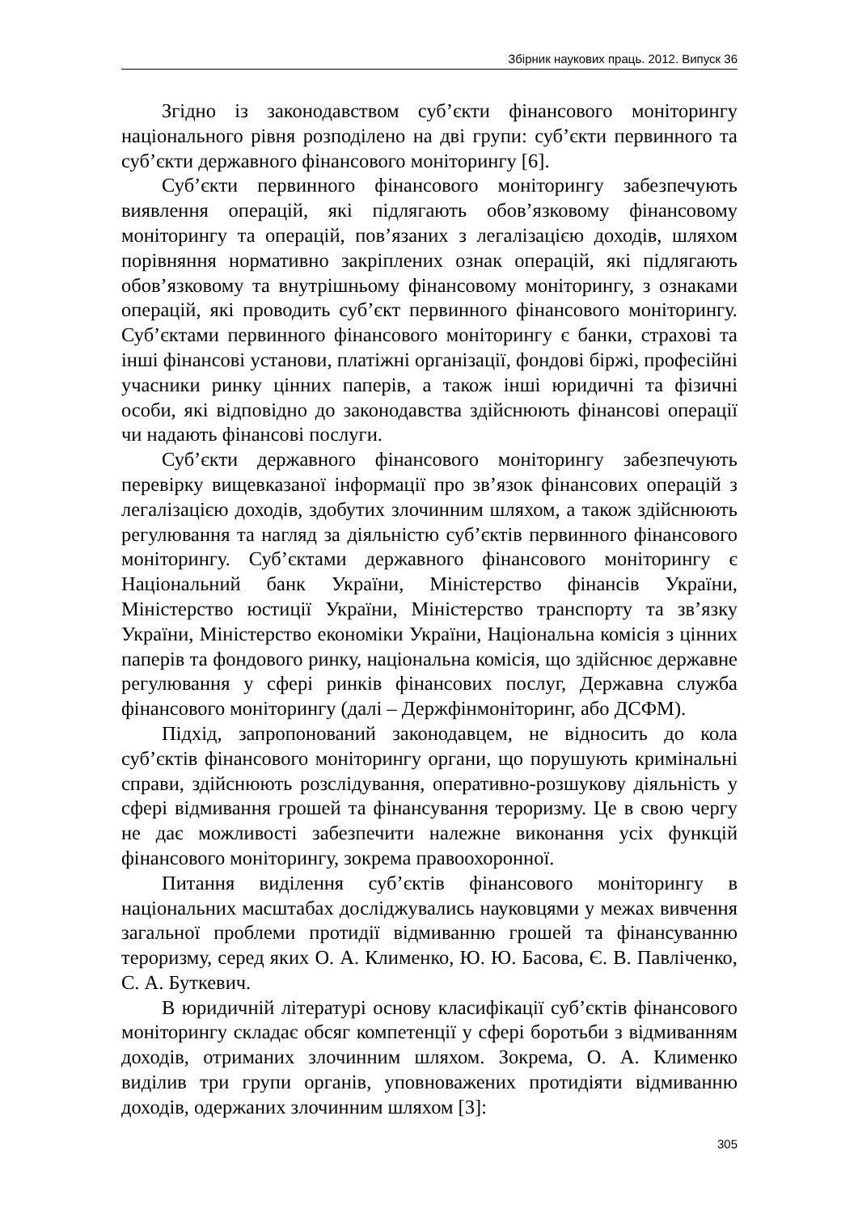Збірник наукових праць. 2012. Випуск 36
Згідно із законодавством суб’єкти фінансового моніторингу національного рівня розподілено на дві групи: суб’єкти первинного та суб’єкти державного фінансового моніторингу [6].
Суб’єкти первинного фінансового моніторингу забезпечують виявлення операцій, які підлягають обов’язковому фінансовому моніторингу та операцій, пов’язаних з легалізацією доходів, шляхом порівняння нормативно закріплених ознак операцій, які підлягають обов’язковому та внутрішньому фінансовому моніторингу, з ознаками операцій, які проводить суб’єкт первинного фінансового моніторингу. Суб’єктами первинного фінансового моніторингу є банки, страхові та інші фінансові установи, платіжні організації, фондові біржі, професійні учасники ринку цінних паперів, а також інші юридичні та фізичні особи, які відповідно до законодавства здійснюють фінансові операції чи надають фінансові послуги.
Суб’єкти державного фінансового моніторингу забезпечують перевірку вищевказаної інформації про зв’язок фінансових операцій з легалізацією доходів, здобутих злочинним шляхом, а також здійснюють регулювання та нагляд за діяльністю суб’єктів первинного фінансового моніторингу. Суб’єктами державного фінансового моніторингу є Національний банк України, Міністерство фінансів України, Міністерство юстиції України, Міністерство транспорту та зв’язку України, Міністерство економіки України, Національна комісія з цінних паперів та фондового ринку, національна комісія, що здійснює державне регулювання у сфері ринків фінансових послуг, Державна служба фінансового моніторингу (далі – Держфінмоніторинг, або ДСФМ).
Підхід, запропонований законодавцем, не відносить до кола суб’єктів фінансового моніторингу органи, що порушують кримінальні справи, здійснюють розслідування, оперативно-розшукову діяльність у сфері відмивання грошей та фінансування тероризму. Це в свою чергу не дає можливості забезпечити належне виконання усіх функцій фінансового моніторингу, зокрема правоохоронної.
Питання виділення суб’єктів фінансового моніторингу в національних масштабах досліджувались науковцями у межах вивчення загальної проблеми протидії відмиванню грошей та фінансуванню тероризму, серед яких О. А. Клименко, Ю. Ю. Басова, Є. В. Павліченко, С. А. Буткевич.
В юридичній літературі основу класифікації суб’єктів фінансового моніторингу складає обсяг компетенції у сфері боротьби з відмиванням доходів, отриманих злочинним шляхом. Зокрема, О. А. Клименко виділив три групи органів, уповноважених протидіяти відмиванню доходів, одержаних злочинним шляхом [3]:
305